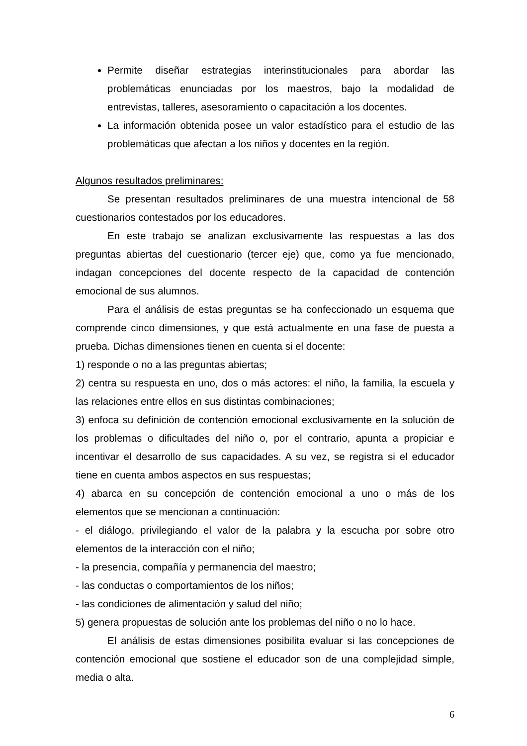Permite diseñar estrategias interinstitucionales para abordar las problemáticas enunciadas por los maestros, bajo la modalidad de entrevistas, talleres, asesoramiento o capacitación a los docentes.
La información obtenida posee un valor estadístico para el estudio de las problemáticas que afectan a los niños y docentes en la región.
Algunos resultados preliminares:
Se presentan resultados preliminares de una muestra intencional de 58 cuestionarios contestados por los educadores.
En este trabajo se analizan exclusivamente las respuestas a las dos preguntas abiertas del cuestionario (tercer eje) que, como ya fue mencionado, indagan concepciones del docente respecto de la capacidad de contención emocional de sus alumnos.
Para el análisis de estas preguntas se ha confeccionado un esquema que comprende cinco dimensiones, y que está actualmente en una fase de puesta a prueba. Dichas dimensiones tienen en cuenta si el docente:
1) responde o no a las preguntas abiertas;
2) centra su respuesta en uno, dos o más actores: el niño, la familia, la escuela y las relaciones entre ellos en sus distintas combinaciones;
3) enfoca su definición de contención emocional exclusivamente en la solución de los problemas o dificultades del niño o, por el contrario, apunta a propiciar e incentivar el desarrollo de sus capacidades. A su vez, se registra si el educador tiene en cuenta ambos aspectos en sus respuestas;
4) abarca en su concepción de contención emocional a uno o más de los elementos que se mencionan a continuación:
- el diálogo, privilegiando el valor de la palabra y la escucha por sobre otro elementos de la interacción con el niño;
- la presencia, compañía y permanencia del maestro;
- las conductas o comportamientos de los niños;
- las condiciones de alimentación y salud del niño;
5) genera propuestas de solución ante los problemas del niño o no lo hace.
El análisis de estas dimensiones posibilita evaluar si las concepciones de contención emocional que sostiene el educador son de una complejidad simple, media o alta.
6